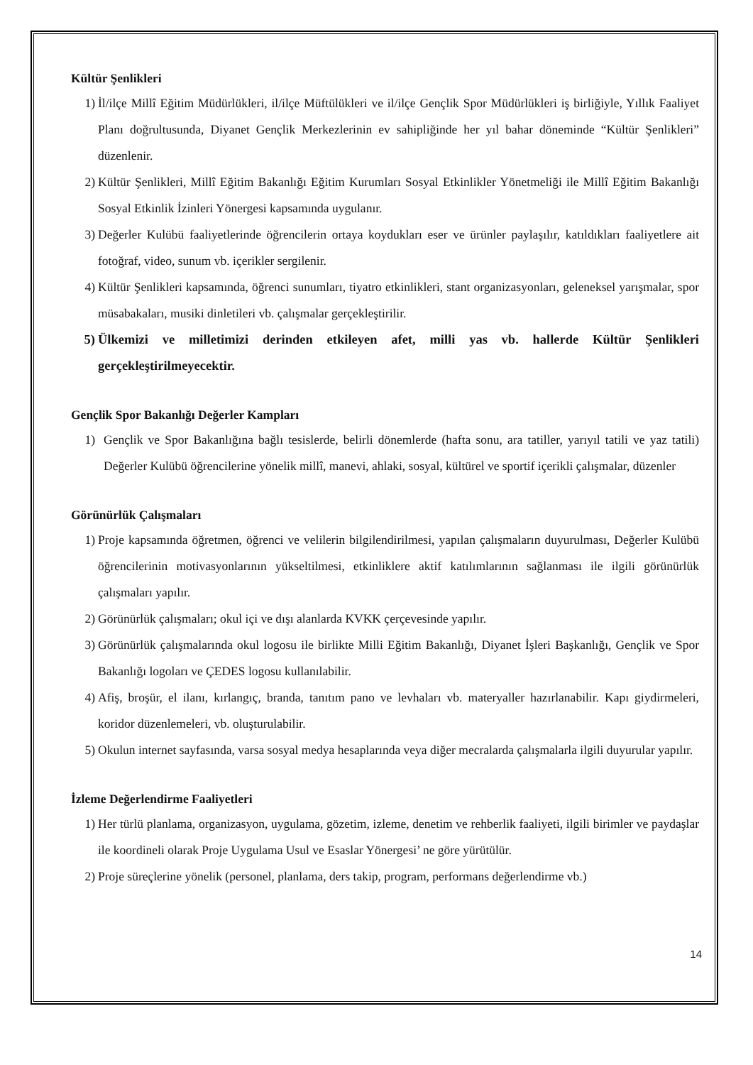Kültür Şenlikleri
1) İl/ilçe Millî Eğitim Müdürlükleri, il/ilçe Müftülükleri ve il/ilçe Gençlik Spor Müdürlükleri iş birliğiyle, Yıllık Faaliyet Planı doğrultusunda, Diyanet Gençlik Merkezlerinin ev sahipliğinde her yıl bahar döneminde “Kültür Şenlikleri” düzenlenir.
2) Kültür Şenlikleri, Millî Eğitim Bakanlığı Eğitim Kurumları Sosyal Etkinlikler Yönetmeliği ile Millî Eğitim Bakanlığı Sosyal Etkinlik İzinleri Yönergesi kapsamında uygulanır.
3) Değerler Kulübü faaliyetlerinde öğrencilerin ortaya koydukları eser ve ürünler paylaşılır, katıldıkları faaliyetlere ait fotoğraf, video, sunum vb. içerikler sergilenir.
4) Kültür Şenlikleri kapsamında, öğrenci sunumları, tiyatro etkinlikleri, stant organizasyonları, geleneksel yarışmalar, spor müsabakaları, musiki dinletileri vb. çalışmalar gerçekleştirilir.
5) Ülkemizi ve milletimizi derinden etkileyen afet, milli yas vb. hallerde Kültür Şenlikleri gerçekleştirilmeyecektir.
Gençlik Spor Bakanlığı Değerler Kampları
1) Gençlik ve Spor Bakanlığına bağlı tesislerde, belirli dönemlerde (hafta sonu, ara tatiller, yarıyıl tatili ve yaz tatili) Değerler Kulübü öğrencilerine yönelik millî, manevi, ahlaki, sosyal, kültürel ve sportif içerikli çalışmalar, düzenler
Görünürlük Çalışmaları
1) Proje kapsamında öğretmen, öğrenci ve velilerin bilgilendirilmesi, yapılan çalışmaların duyurulması, Değerler Kulübü öğrencilerinin motivasyonlarının yükseltilmesi, etkinliklere aktif katılımlarının sağlanması ile ilgili görünürlük çalışmaları yapılır.
2) Görünürlük çalışmaları; okul içi ve dışı alanlarda KVKK çerçevesinde yapılır.
3) Görünürlük çalışmalarında okul logosu ile birlikte Milli Eğitim Bakanlığı, Diyanet İşleri Başkanlığı, Gençlik ve Spor Bakanlığı logoları ve ÇEDES logosu kullanılabilir.
4) Afiş, broşür, el ilanı, kırlangıç, branda, tanıtım pano ve levhaları vb. materyaller hazırlanabilir. Kapı giydirmeleri, koridor düzenlemeleri, vb. oluşturulabilir.
5) Okulun internet sayfasında, varsa sosyal medya hesaplarında veya diğer mecralarda çalışmalarla ilgili duyurular yapılır.
İzleme Değerlendirme Faaliyetleri
1) Her türlü planlama, organizasyon, uygulama, gözetim, izleme, denetim ve rehberlik faaliyeti, ilgili birimler ve paydaşlar ile koordineli olarak Proje Uygulama Usul ve Esaslar Yönergesi’ ne göre yürütülür.
2) Proje süreçlerine yönelik (personel, planlama, ders takip, program, performans değerlendirme vb.)
14